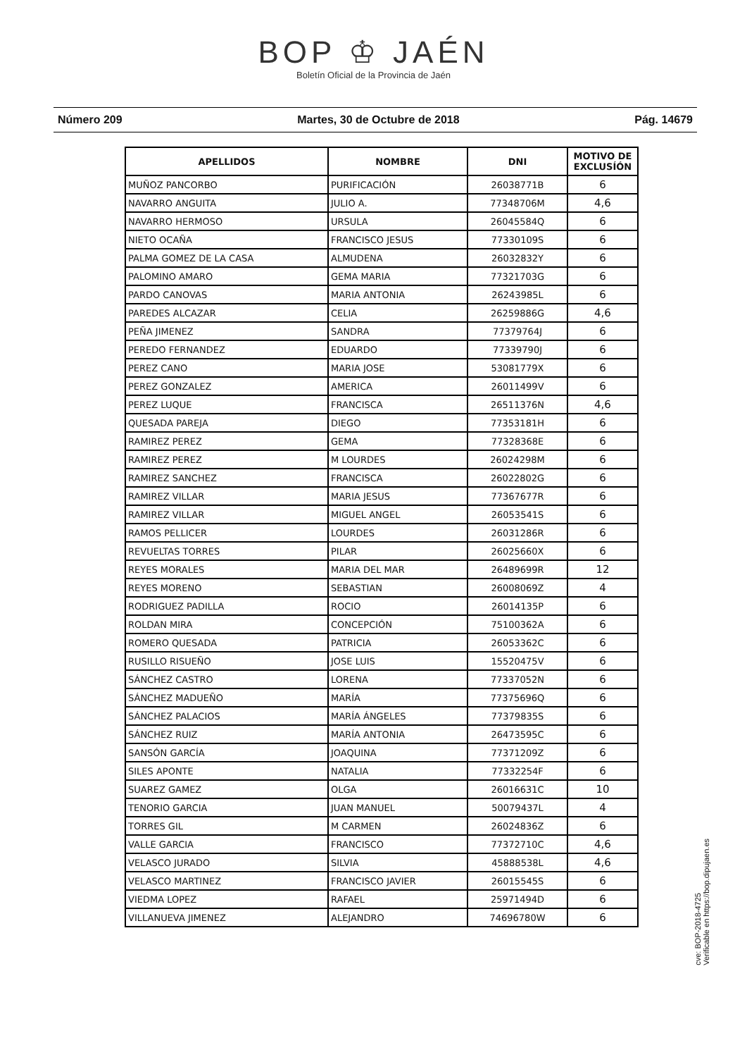BOP ♔ JAÉN
Boletín Oficial de la Provincia de Jaén
Número 209 Martes, 30 de Octubre de 2018 Pág. 14679
| APELLIDOS | NOMBRE | DNI | MOTIVO DE EXCLUSÍÓN |
| --- | --- | --- | --- |
| MUÑOZ PANCORBO | PURIFICACIÓN | 26038771B | 6 |
| NAVARRO ANGUITA | JULIO A. | 77348706M | 4,6 |
| NAVARRO HERMOSO | URSULA | 26045584Q | 6 |
| NIETO OCAÑA | FRANCISCO JESUS | 77330109S | 6 |
| PALMA GOMEZ DE LA CASA | ALMUDENA | 26032832Y | 6 |
| PALOMINO AMARO | GEMA MARIA | 77321703G | 6 |
| PARDO CANOVAS | MARIA ANTONIA | 26243985L | 6 |
| PAREDES ALCAZAR | CELIA | 26259886G | 4,6 |
| PEÑA JIMENEZ | SANDRA | 77379764J | 6 |
| PEREDO FERNANDEZ | EDUARDO | 77339790J | 6 |
| PEREZ CANO | MARIA JOSE | 53081779X | 6 |
| PEREZ GONZALEZ | AMERICA | 26011499V | 6 |
| PEREZ LUQUE | FRANCISCA | 26511376N | 4,6 |
| QUESADA PAREJA | DIEGO | 77353181H | 6 |
| RAMIREZ PEREZ | GEMA | 77328368E | 6 |
| RAMIREZ PEREZ | M LOURDES | 26024298M | 6 |
| RAMIREZ SANCHEZ | FRANCISCA | 26022802G | 6 |
| RAMIREZ VILLAR | MARIA JESUS | 77367677R | 6 |
| RAMIREZ VILLAR | MIGUEL ANGEL | 26053541S | 6 |
| RAMOS PELLICER | LOURDES | 26031286R | 6 |
| REVUELTAS TORRES | PILAR | 26025660X | 6 |
| REYES MORALES | MARIA DEL MAR | 26489699R | 12 |
| REYES MORENO | SEBASTIAN | 26008069Z | 4 |
| RODRIGUEZ PADILLA | ROCIO | 26014135P | 6 |
| ROLDAN MIRA | CONCEPCIÓN | 75100362A | 6 |
| ROMERO QUESADA | PATRICIA | 26053362C | 6 |
| RUSILLO RISUEÑO | JOSE LUIS | 15520475V | 6 |
| SÁNCHEZ CASTRO | LORENA | 77337052N | 6 |
| SÁNCHEZ MADUEÑO | MARÍA | 77375696Q | 6 |
| SÁNCHEZ PALACIOS | MARÍA ÁNGELES | 77379835S | 6 |
| SÁNCHEZ RUIZ | MARÍA ANTONIA | 26473595C | 6 |
| SANSÓN GARCÍA | JOAQUINA | 77371209Z | 6 |
| SILES APONTE | NATALIA | 77332254F | 6 |
| SUAREZ GAMEZ | OLGA | 26016631C | 10 |
| TENORIO GARCIA | JUAN MANUEL | 50079437L | 4 |
| TORRES GIL | M CARMEN | 26024836Z | 6 |
| VALLE GARCIA | FRANCISCO | 77372710C | 4,6 |
| VELASCO JURADO | SILVIA | 45888538L | 4,6 |
| VELASCO MARTINEZ | FRANCISCO JAVIER | 26015545S | 6 |
| VIEDMA LOPEZ | RAFAEL | 25971494D | 6 |
| VILLANUEVA JIMENEZ | ALEJANDRO | 74696780W | 6 |
cve: BOP-2018-4725
Verificable en https://bop.dipujaen.es